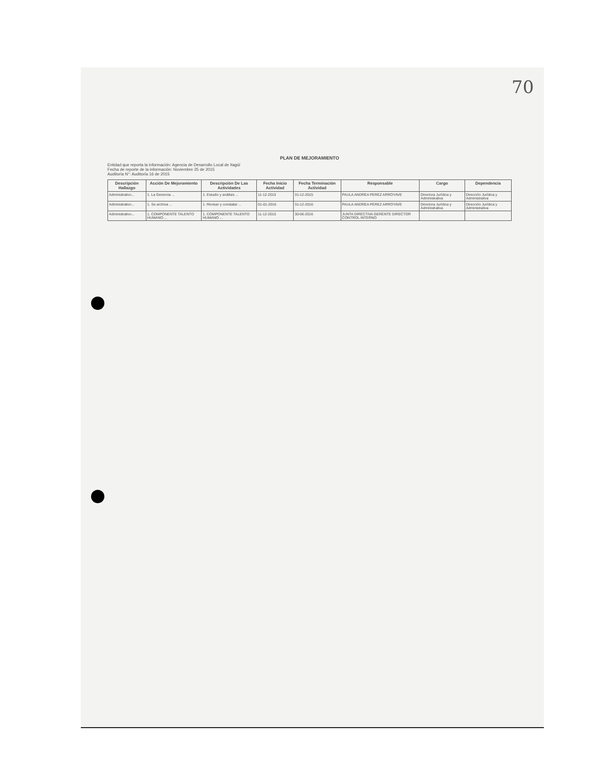70
PLAN DE MEJORAMIENTO
Entidad que reporta la información: Agencia de Desarrollo Local de Itagüí
Fecha de reporte de la información: Noviembre 25 de 2015
Auditoría N°: Auditoría 16 de 2015
| Descripción Hallazgo | Acción De Mejoramiento | Descripción De Las Actividades | Fecha Inicio Actividad | Fecha Terminación Actividad | Responsable | Cargo | Dependencia |
| --- | --- | --- | --- | --- | --- | --- | --- |
| Administrativo... | 1. La Gerencia ... | 1. Estudio y análisis ... | 11-12-2015 | 31-12-2015 | PAULA ANDREA PEREZ ARROYAVE | Directora Jurídica y Administrativa | Dirección Jurídica y Administrativa |
| Administrativo... | 1. Se archiva ... | 1. Revisar y constatar ... | 01-01-2016 | 31-12-2016 | PAULA ANDREA PEREZ ARROYAVE | Directora Jurídica y Administrativa | Dirección Jurídica y Administrativa |
| Administrativo... | 1. COMPONENTE TALENTO HUMANO ... | 1. COMPONENTE TALENTO HUMANO ... | 11-12-2015 | 30-06-2016 | JUNTA DIRECTIVA GERENTE DIRECTOR CONTROL INTERNO | | |